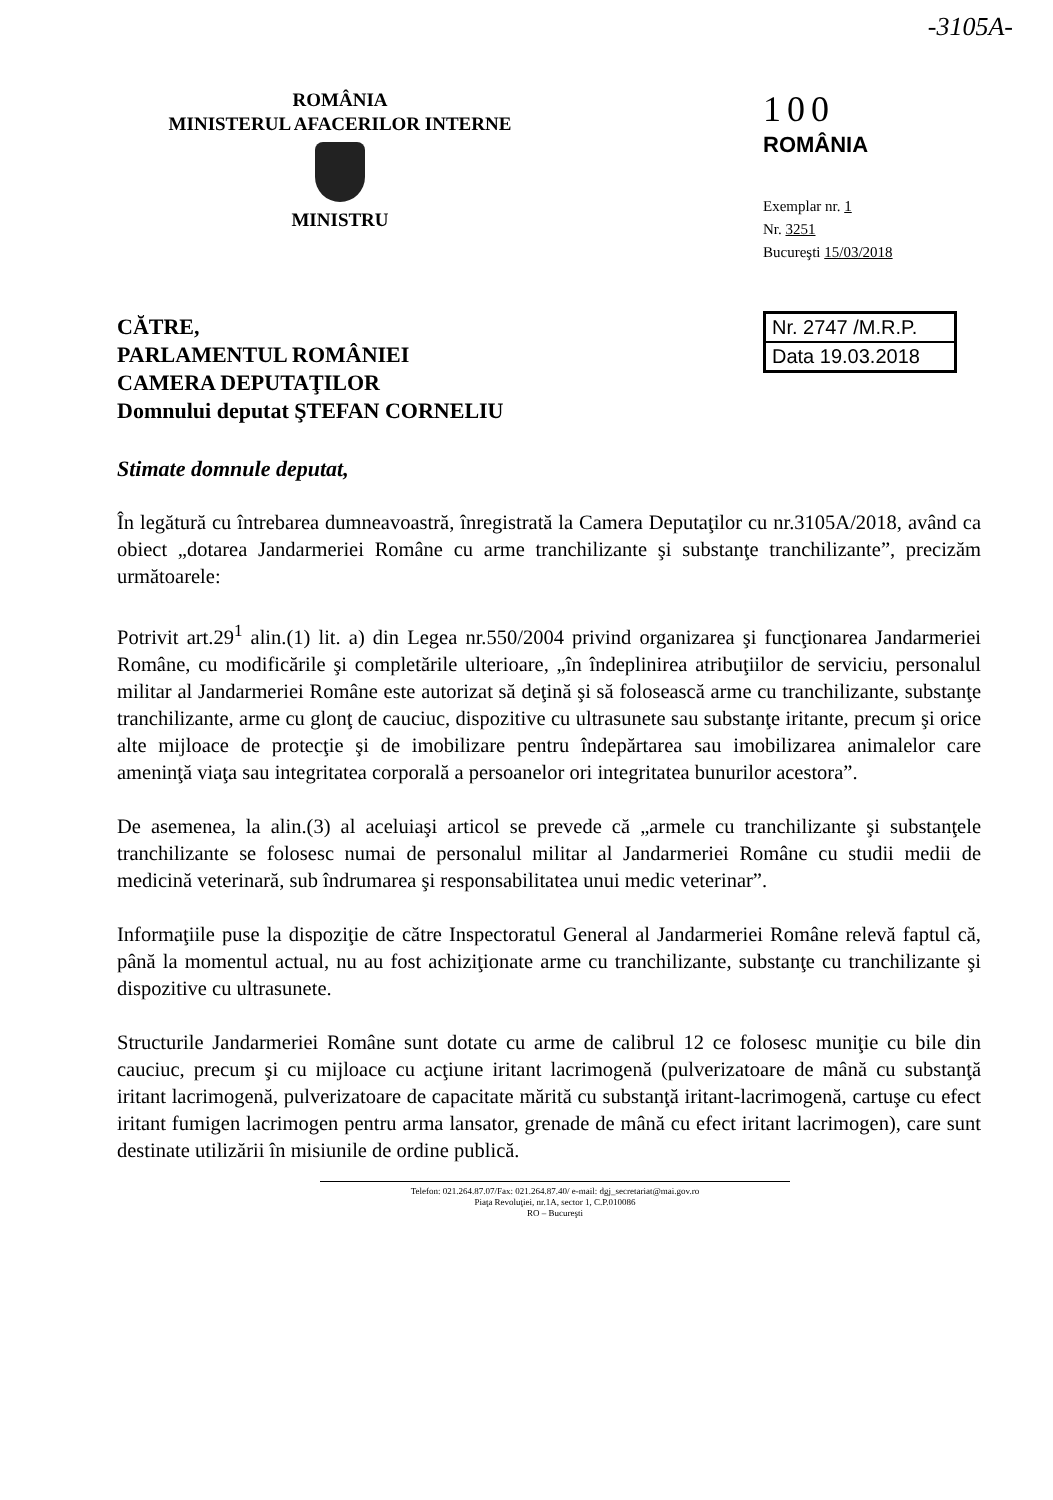-3105A-
ROMÂNIA
MINISTERUL AFACERILOR INTERNE
MINISTRU
100
ROMÂNIA
Exemplar nr. 1
Nr. 3251
Bucureşti 15/03/2018
Nr. 2747 /M.R.P.
Data 19.03.2018
CĂTRE,
PARLAMENTUL ROMÂNIEI
CAMERA DEPUTAŢILOR
Domnului deputat ŞTEFAN CORNELIU
Stimate domnule deputat,
În legătură cu întrebarea dumneavoastră, înregistrată la Camera Deputaţilor cu nr.3105A/2018, având ca obiect „dotarea Jandarmeriei Române cu arme tranchilizante şi substanţe tranchilizante”, precizăm următoarele:
Potrivit art.29<sup>1</sup> alin.(1) lit. a) din Legea nr.550/2004 privind organizarea şi funcţionarea Jandarmeriei Române, cu modificările şi completările ulterioare, „în îndeplinirea atribuţiilor de serviciu, personalul militar al Jandarmeriei Române este autorizat să deţină şi să folosească arme cu tranchilizante, substanţe tranchilizante, arme cu glonţ de cauciuc, dispozitive cu ultrasunete sau substanţe iritante, precum şi orice alte mijloace de protecţie şi de imobilizare pentru îndepărtarea sau imobilizarea animalelor care ameninţă viaţa sau integritatea corporală a persoanelor ori integritatea bunurilor acestora”.
De asemenea, la alin.(3) al aceluiaşi articol se prevede că „armele cu tranchilizante şi substanţele tranchilizante se folosesc numai de personalul militar al Jandarmeriei Române cu studii medii de medicină veterinară, sub îndrumarea şi responsabilitatea unui medic veterinar”.
Informaţiile puse la dispoziţie de către Inspectoratul General al Jandarmeriei Române relevă faptul că, până la momentul actual, nu au fost achiziţionate arme cu tranchilizante, substanţe cu tranchilizante şi dispozitive cu ultrasunete.
Structurile Jandarmeriei Române sunt dotate cu arme de calibrul 12 ce folosesc muniţie cu bile din cauciuc, precum şi cu mijloace cu acţiune iritant lacrimogenă (pulverizatoare de mână cu substanţă iritant lacrimogenă, pulverizatoare de capacitate mărită cu substanţă iritant-lacrimogenă, cartuşe cu efect iritant fumigen lacrimogen pentru arma lansator, grenade de mână cu efect iritant lacrimogen), care sunt destinate utilizării în misiunile de ordine publică.
Telefon: 021.264.87.07/Fax: 021.264.87.40/ e-mail: dgj_secretariat@mai.gov.ro
Piaţa Revoluţiei, nr.1A, sector 1, C.P.010086
RO – Bucureşti